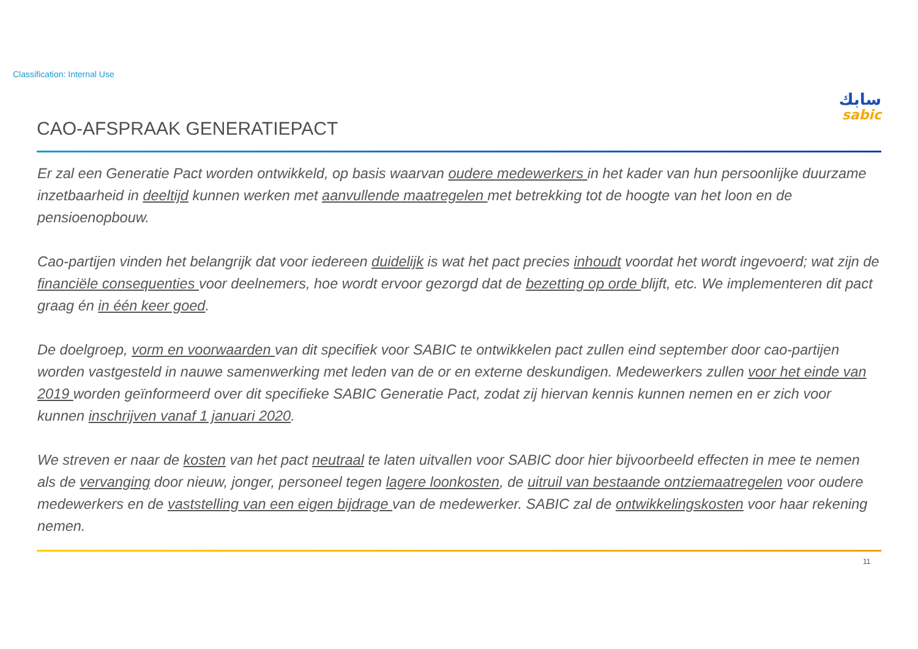Classification: Internal Use
سابك
sabic
CAO-AFSPRAAK GENERATIEPACT
Er zal een Generatie Pact worden ontwikkeld, op basis waarvan oudere medewerkers in het kader van hun persoonlijke duurzame inzetbaarheid in deeltijd kunnen werken met aanvullende maatregelen met betrekking tot de hoogte van het loon en de pensioenopbouw.
Cao-partijen vinden het belangrijk dat voor iedereen duidelijk is wat het pact precies inhoudt voordat het wordt ingevoerd; wat zijn de financiële consequenties voor deelnemers, hoe wordt ervoor gezorgd dat de bezetting op orde blijft, etc. We implementeren dit pact graag én in één keer goed.
De doelgroep, vorm en voorwaarden van dit specifiek voor SABIC te ontwikkelen pact zullen eind september door cao-partijen worden vastgesteld in nauwe samenwerking met leden van de or en externe deskundigen. Medewerkers zullen voor het einde van 2019 worden geïnformeerd over dit specifieke SABIC Generatie Pact, zodat zij hiervan kennis kunnen nemen en er zich voor kunnen inschrijven vanaf 1 januari 2020.
We streven er naar de kosten van het pact neutraal te laten uitvallen voor SABIC door hier bijvoorbeeld effecten in mee te nemen als de vervanging door nieuw, jonger, personeel tegen lagere loonkosten, de uitruil van bestaande ontziemaatregelen voor oudere medewerkers en de vaststelling van een eigen bijdrage van de medewerker. SABIC zal de ontwikkelingskosten voor haar rekening nemen.
11